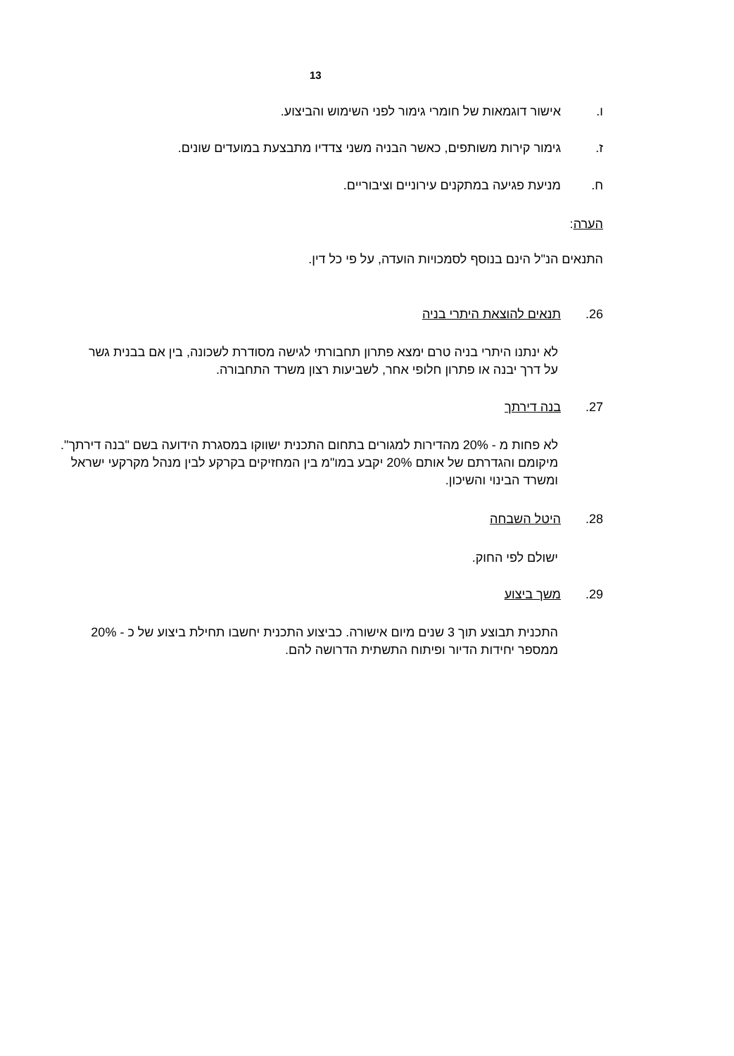13
ו. אישור דוגמאות של חומרי גימור לפני השימוש והביצוע.
ז. גימור קירות משותפים, כאשר הבניה משני צדדיו מתבצעת במועדים שונים.
ח. מניעת פגיעה במתקנים עירוניים וציבוריים.
הערה:
התנאים הנ"ל הינם בנוסף לסמכויות הועדה, על פי כל דין.
26. תנאים להוצאת היתרי בניה
לא ינתנו היתרי בניה טרם ימצא פתרון תחבורתי לגישה מסודרת לשכונה, בין אם בבנית גשר על דרך יבנה או פתרון חלופי אחר, לשביעות רצון משרד התחבורה.
27. בנה דירתך
לא פחות מ - 20% מהדירות למגורים בתחום התכנית ישווקו במסגרת הידועה בשם "בנה דירתך". מיקומם והגדרתם של אותם 20% יקבע במו"מ בין המחזיקים בקרקע לבין מנהל מקרקעי ישראל ומשרד הבינוי והשיכון.
28. היטל השבחה
ישולם לפי החוק.
29. משך ביצוע
התכנית תבוצע תוך 3 שנים מיום אישורה. כביצוע התכנית יחשבו תחילת ביצוע של כ - 20% ממספר יחידות הדיור ופיתוח התשתית הדרושה להם.